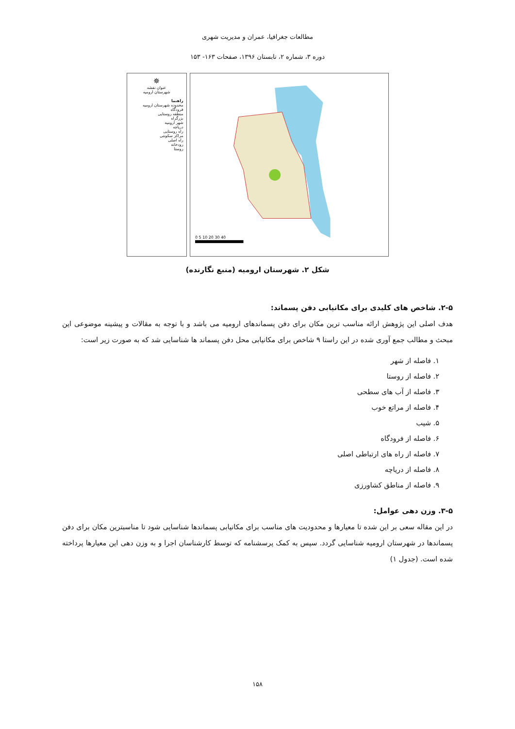مطالعات جغرافیا، عمران و مدیریت شهری
دوره ۳، شماره ۲، تابستان ۱۳۹۶، صفحات ۱۶۳- ۱۵۳
✵
عنوان نقشه
شهرستان ارومیه
راهنما
محدوده شهرستان ارومیه
فرودگاه
منطقه روستایی
بزرگراه
شهر ارومیه
دریاچه
راه روستایی
مراکز سکونتی
راه اصلی
رودخانه
روستا
0 5 10 20 30 40
شکل ۲. شهرستان ارومیه (منبع نگارنده)
۲-۵. شاخص های کلیدی برای مکانیابی دفن پسماند:
هدف اصلی این پژوهش ارائه مناسب ترین مکان برای دفن پسماندهای ارومیه می باشد و با توجه به مقالات و پیشینه موضوعی این مبحث و مطالب جمع آوری شده در این راستا ۹ شاخص برای مکانیابی محل دفن پسماند ها شناسایی شد که به صورت زیر است:
۱. فاصله از شهر
۲. فاصله از روستا
۳. فاصله از آب های سطحی
۴. فاصله از مراتع خوب
۵. شیب
۶. فاصله از فرودگاه
۷. فاصله از راه های ارتباطی اصلی
۸. فاصله از دریاچه
۹. فاصله از مناطق کشاورزی
۳-۵. وزن دهی عوامل:
در این مقاله سعی بر این شده تا معیارها و محدودیت های مناسب برای مکانیابی پسماندها شناسایی شود تا مناسبترین مکان برای دفن پسماندها در شهرستان ارومیه شناسایی گردد. سپس به کمک پرسشنامه که توسط کارشناسان اجرا و به وزن دهی این معیارها پرداخته شده است. (جدول ۱)
۱۵۸